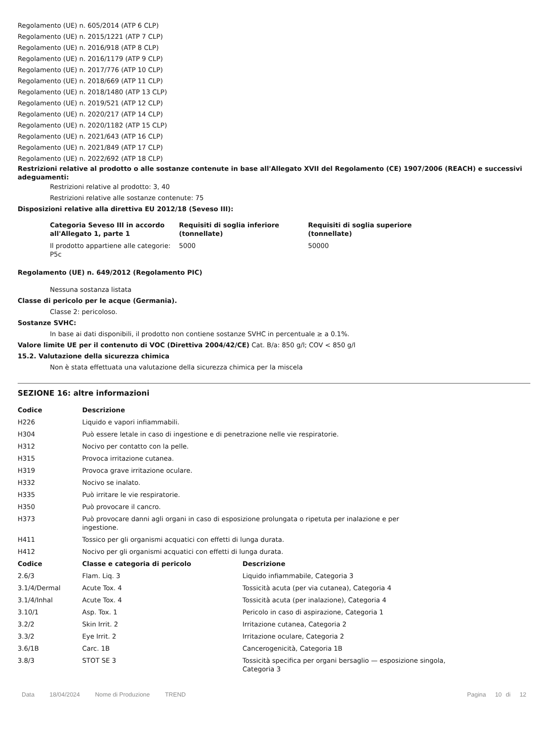Regolamento (UE) n. 605/2014 (ATP 6 CLP)
Regolamento (UE) n. 2015/1221 (ATP 7 CLP)
Regolamento (UE) n. 2016/918 (ATP 8 CLP)
Regolamento (UE) n. 2016/1179 (ATP 9 CLP)
Regolamento (UE) n. 2017/776 (ATP 10 CLP)
Regolamento (UE) n. 2018/669 (ATP 11 CLP)
Regolamento (UE) n. 2018/1480 (ATP 13 CLP)
Regolamento (UE) n. 2019/521 (ATP 12 CLP)
Regolamento (UE) n. 2020/217 (ATP 14 CLP)
Regolamento (UE) n. 2020/1182 (ATP 15 CLP)
Regolamento (UE) n. 2021/643 (ATP 16 CLP)
Regolamento (UE) n. 2021/849 (ATP 17 CLP)
Regolamento (UE) n. 2022/692 (ATP 18 CLP)
Restrizioni relative al prodotto o alle sostanze contenute in base all'Allegato XVII del Regolamento (CE) 1907/2006 (REACH) e successivi adeguamenti:
Restrizioni relative al prodotto: 3, 40
Restrizioni relative alle sostanze contenute: 75
Disposizioni relative alla direttiva EU 2012/18 (Seveso III):
| Categoria Seveso III in accordo all'Allegato 1, parte 1 | Requisiti di soglia inferiore (tonnellate) | Requisiti di soglia superiore (tonnellate) |
| --- | --- | --- |
| Il prodotto appartiene alle categorie: P5c | 5000 | 50000 |
Regolamento (UE) n. 649/2012 (Regolamento PIC)
Nessuna sostanza listata
Classe di pericolo per le acque (Germania).
Classe 2: pericoloso.
Sostanze SVHC:
In base ai dati disponibili, il prodotto non contiene sostanze SVHC in percentuale ≥ a 0.1%.
Valore limite UE per il contenuto di VOC (Direttiva 2004/42/CE) Cat. B/a: 850 g/l; COV < 850 g/l
15.2. Valutazione della sicurezza chimica
Non è stata effettuata una valutazione della sicurezza chimica per la miscela
SEZIONE 16: altre informazioni
| Codice | Descrizione |
| --- | --- |
| H226 | Liquido e vapori infiammabili. |
| H304 | Può essere letale in caso di ingestione e di penetrazione nelle vie respiratorie. |
| H312 | Nocivo per contatto con la pelle. |
| H315 | Provoca irritazione cutanea. |
| H319 | Provoca grave irritazione oculare. |
| H332 | Nocivo se inalato. |
| H335 | Può irritare le vie respiratorie. |
| H350 | Può provocare il cancro. |
| H373 | Può provocare danni agli organi in caso di esposizione prolungata o ripetuta per inalazione e per ingestione. |
| H411 | Tossico per gli organismi acquatici con effetti di lunga durata. |
| H412 | Nocivo per gli organismi acquatici con effetti di lunga durata. |
| Codice | Classe e categoria di pericolo | Descrizione |
| --- | --- | --- |
| 2.6/3 | Flam. Liq. 3 | Liquido infiammabile, Categoria 3 |
| 3.1/4/Dermal | Acute Tox. 4 | Tossicità acuta (per via cutanea), Categoria 4 |
| 3.1/4/Inhal | Acute Tox. 4 | Tossicità acuta (per inalazione), Categoria 4 |
| 3.10/1 | Asp. Tox. 1 | Pericolo in caso di aspirazione, Categoria 1 |
| 3.2/2 | Skin Irrit. 2 | Irritazione cutanea, Categoria 2 |
| 3.3/2 | Eye Irrit. 2 | Irritazione oculare, Categoria 2 |
| 3.6/1B | Carc. 1B | Cancerogenicità, Categoria 1B |
| 3.8/3 | STOT SE 3 | Tossicità specifica per organi bersaglio — esposizione singola, Categoria 3 |
Data 18/04/2024 Nome di Produzione TREND Pagina 10 di 12